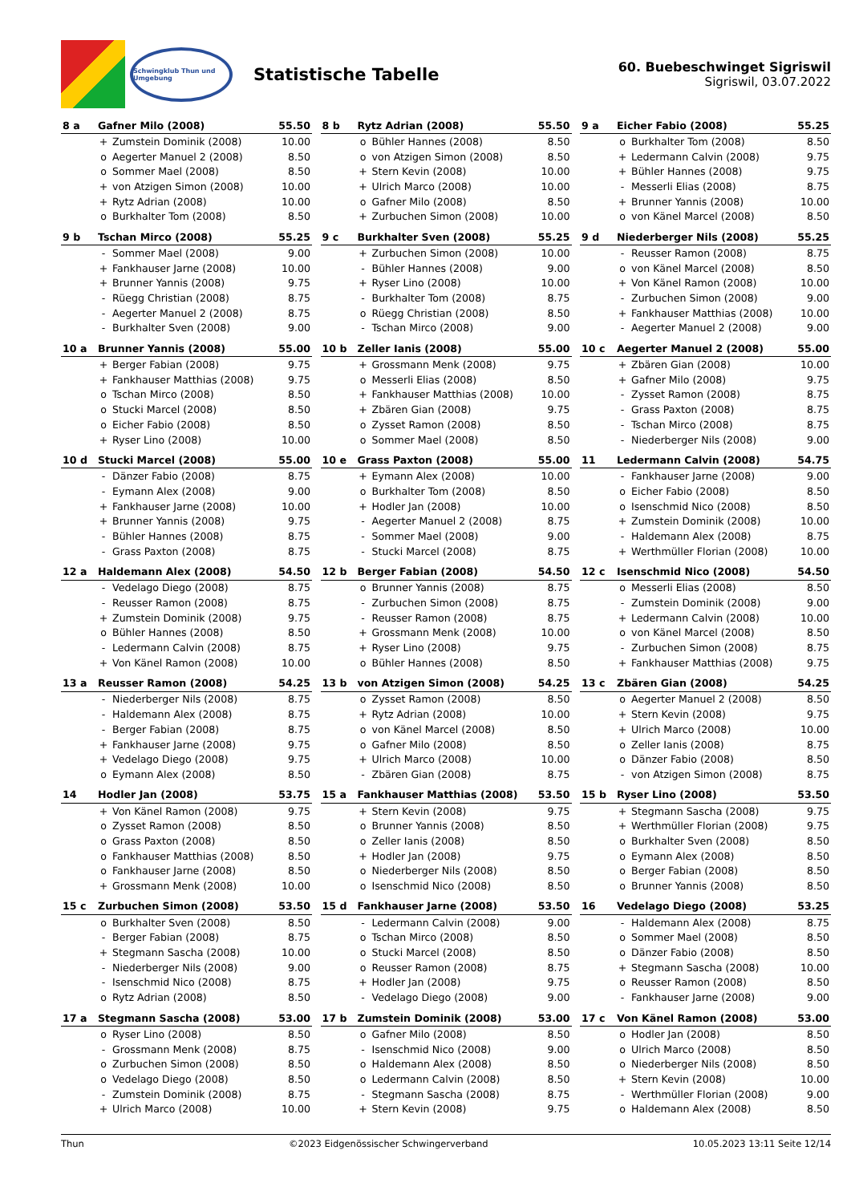Schwingklub Thun und Umgebung
Statistische Tabelle
60. Buebeschwinget Sigriswil
Sigriswil, 03.07.2022
| 8 a | Gafner Milo (2008) | | 55.50 |
| --- | --- | --- | --- |
| | + | Zumstein Dominik (2008) | 10.00 |
| | o | Aegerter Manuel 2 (2008) | 8.50 |
| | o | Sommer Mael (2008) | 8.50 |
| | + | von Atzigen Simon (2008) | 10.00 |
| | + | Rytz Adrian (2008) | 10.00 |
| | o | Burkhalter Tom (2008) | 8.50 |
| 8 b | Rytz Adrian (2008) | | 55.50 |
| --- | --- | --- | --- |
| | o | Bühler Hannes (2008) | 8.50 |
| | o | von Atzigen Simon (2008) | 8.50 |
| | + | Stern Kevin (2008) | 10.00 |
| | + | Ulrich Marco (2008) | 10.00 |
| | o | Gafner Milo (2008) | 8.50 |
| | + | Zurbuchen Simon (2008) | 10.00 |
| 9 a | Eicher Fabio (2008) | | 55.25 |
| --- | --- | --- | --- |
| | o | Burkhalter Tom (2008) | 8.50 |
| | + | Ledermann Calvin (2008) | 9.75 |
| | + | Bühler Hannes (2008) | 9.75 |
| | - | Messerli Elias (2008) | 8.75 |
| | + | Brunner Yannis (2008) | 10.00 |
| | o | von Känel Marcel (2008) | 8.50 |
| 9 b | Tschan Mirco (2008) | | 55.25 |
| --- | --- | --- | --- |
| | - | Sommer Mael (2008) | 9.00 |
| | + | Fankhauser Jarne (2008) | 10.00 |
| | + | Brunner Yannis (2008) | 9.75 |
| | - | Rüegg Christian (2008) | 8.75 |
| | - | Aegerter Manuel 2 (2008) | 8.75 |
| | - | Burkhalter Sven (2008) | 9.00 |
| 9 c | Burkhalter Sven (2008) | | 55.25 |
| --- | --- | --- | --- |
| | + | Zurbuchen Simon (2008) | 10.00 |
| | - | Bühler Hannes (2008) | 9.00 |
| | + | Ryser Lino (2008) | 10.00 |
| | - | Burkhalter Tom (2008) | 8.75 |
| | o | Rüegg Christian (2008) | 8.50 |
| | - | Tschan Mirco (2008) | 9.00 |
| 9 d | Niederberger Nils (2008) | | 55.25 |
| --- | --- | --- | --- |
| | - | Reusser Ramon (2008) | 8.75 |
| | o | von Känel Marcel (2008) | 8.50 |
| | + | Von Känel Ramon (2008) | 10.00 |
| | - | Zurbuchen Simon (2008) | 9.00 |
| | + | Fankhauser Matthias (2008) | 10.00 |
| | - | Aegerter Manuel 2 (2008) | 9.00 |
| 10 a | Brunner Yannis (2008) | | 55.00 |
| --- | --- | --- | --- |
| | + | Berger Fabian (2008) | 9.75 |
| | + | Fankhauser Matthias (2008) | 9.75 |
| | o | Tschan Mirco (2008) | 8.50 |
| | o | Stucki Marcel (2008) | 8.50 |
| | o | Eicher Fabio (2008) | 8.50 |
| | + | Ryser Lino (2008) | 10.00 |
| 10 b | Zeller Ianis (2008) | | 55.00 |
| --- | --- | --- | --- |
| | + | Grossmann Menk (2008) | 9.75 |
| | o | Messerli Elias (2008) | 8.50 |
| | + | Fankhauser Matthias (2008) | 10.00 |
| | + | Zbären Gian (2008) | 9.75 |
| | o | Zysset Ramon (2008) | 8.50 |
| | o | Sommer Mael (2008) | 8.50 |
| 10 c | Aegerter Manuel 2 (2008) | | 55.00 |
| --- | --- | --- | --- |
| | + | Zbären Gian (2008) | 10.00 |
| | + | Gafner Milo (2008) | 9.75 |
| | - | Zysset Ramon (2008) | 8.75 |
| | - | Grass Paxton (2008) | 8.75 |
| | - | Tschan Mirco (2008) | 8.75 |
| | - | Niederberger Nils (2008) | 9.00 |
| 10 d | Stucki Marcel (2008) | | 55.00 |
| --- | --- | --- | --- |
| | - | Dänzer Fabio (2008) | 8.75 |
| | - | Eymann Alex (2008) | 9.00 |
| | + | Fankhauser Jarne (2008) | 10.00 |
| | + | Brunner Yannis (2008) | 9.75 |
| | - | Bühler Hannes (2008) | 8.75 |
| | - | Grass Paxton (2008) | 8.75 |
| 10 e | Grass Paxton (2008) | | 55.00 |
| --- | --- | --- | --- |
| | + | Eymann Alex (2008) | 10.00 |
| | o | Burkhalter Tom (2008) | 8.50 |
| | + | Hodler Jan (2008) | 10.00 |
| | - | Aegerter Manuel 2 (2008) | 8.75 |
| | - | Sommer Mael (2008) | 9.00 |
| | - | Stucki Marcel (2008) | 8.75 |
| 11 | Ledermann Calvin (2008) | | 54.75 |
| --- | --- | --- | --- |
| | - | Fankhauser Jarne (2008) | 9.00 |
| | o | Eicher Fabio (2008) | 8.50 |
| | o | Isenschmid Nico (2008) | 8.50 |
| | + | Zumstein Dominik (2008) | 10.00 |
| | - | Haldemann Alex (2008) | 8.75 |
| | + | Werthmüller Florian (2008) | 10.00 |
| 12 a | Haldemann Alex (2008) | | 54.50 |
| --- | --- | --- | --- |
| | - | Vedelago Diego (2008) | 8.75 |
| | - | Reusser Ramon (2008) | 8.75 |
| | + | Zumstein Dominik (2008) | 9.75 |
| | o | Bühler Hannes (2008) | 8.50 |
| | - | Ledermann Calvin (2008) | 8.75 |
| | + | Von Känel Ramon (2008) | 10.00 |
| 12 b | Berger Fabian (2008) | | 54.50 |
| --- | --- | --- | --- |
| | o | Brunner Yannis (2008) | 8.75 |
| | - | Zurbuchen Simon (2008) | 8.75 |
| | - | Reusser Ramon (2008) | 8.75 |
| | + | Grossmann Menk (2008) | 10.00 |
| | + | Ryser Lino (2008) | 9.75 |
| | o | Bühler Hannes (2008) | 8.50 |
| 12 c | Isenschmid Nico (2008) | | 54.50 |
| --- | --- | --- | --- |
| | o | Messerli Elias (2008) | 8.50 |
| | - | Zumstein Dominik (2008) | 9.00 |
| | + | Ledermann Calvin (2008) | 10.00 |
| | o | von Känel Marcel (2008) | 8.50 |
| | - | Zurbuchen Simon (2008) | 8.75 |
| | + | Fankhauser Matthias (2008) | 9.75 |
| 13 a | Reusser Ramon (2008) | | 54.25 |
| --- | --- | --- | --- |
| | - | Niederberger Nils (2008) | 8.75 |
| | - | Haldemann Alex (2008) | 8.75 |
| | - | Berger Fabian (2008) | 8.75 |
| | + | Fankhauser Jarne (2008) | 9.75 |
| | + | Vedelago Diego (2008) | 9.75 |
| | o | Eymann Alex (2008) | 8.50 |
| 13 b | von Atzigen Simon (2008) | | 54.25 |
| --- | --- | --- | --- |
| | o | Zysset Ramon (2008) | 8.50 |
| | + | Rytz Adrian (2008) | 10.00 |
| | o | von Känel Marcel (2008) | 8.50 |
| | o | Gafner Milo (2008) | 8.50 |
| | + | Ulrich Marco (2008) | 10.00 |
| | - | Zbären Gian (2008) | 8.75 |
| 13 c | Zbären Gian (2008) | | 54.25 |
| --- | --- | --- | --- |
| | o | Aegerter Manuel 2 (2008) | 8.50 |
| | + | Stern Kevin (2008) | 9.75 |
| | + | Ulrich Marco (2008) | 10.00 |
| | o | Zeller Ianis (2008) | 8.75 |
| | o | Dänzer Fabio (2008) | 8.50 |
| | - | von Atzigen Simon (2008) | 8.75 |
| 14 | Hodler Jan (2008) | | 53.75 |
| --- | --- | --- | --- |
| | + | Von Känel Ramon (2008) | 9.75 |
| | o | Zysset Ramon (2008) | 8.50 |
| | o | Grass Paxton (2008) | 8.50 |
| | o | Fankhauser Matthias (2008) | 8.50 |
| | o | Fankhauser Jarne (2008) | 8.50 |
| | + | Grossmann Menk (2008) | 10.00 |
| 15 a | Fankhauser Matthias (2008) | | 53.50 |
| --- | --- | --- | --- |
| | + | Stern Kevin (2008) | 9.75 |
| | o | Brunner Yannis (2008) | 8.50 |
| | o | Zeller Ianis (2008) | 8.50 |
| | + | Hodler Jan (2008) | 9.75 |
| | o | Niederberger Nils (2008) | 8.50 |
| | o | Isenschmid Nico (2008) | 8.50 |
| 15 b | Ryser Lino (2008) | | 53.50 |
| --- | --- | --- | --- |
| | + | Stegmann Sascha (2008) | 9.75 |
| | + | Werthmüller Florian (2008) | 9.75 |
| | o | Burkhalter Sven (2008) | 8.50 |
| | o | Eymann Alex (2008) | 8.50 |
| | o | Berger Fabian (2008) | 8.50 |
| | o | Brunner Yannis (2008) | 8.50 |
| 15 c | Zurbuchen Simon (2008) | | 53.50 |
| --- | --- | --- | --- |
| | o | Burkhalter Sven (2008) | 8.50 |
| | - | Berger Fabian (2008) | 8.75 |
| | + | Stegmann Sascha (2008) | 10.00 |
| | - | Niederberger Nils (2008) | 9.00 |
| | - | Isenschmid Nico (2008) | 8.75 |
| | o | Rytz Adrian (2008) | 8.50 |
| 15 d | Fankhauser Jarne (2008) | | 53.50 |
| --- | --- | --- | --- |
| | - | Ledermann Calvin (2008) | 9.00 |
| | o | Tschan Mirco (2008) | 8.50 |
| | o | Stucki Marcel (2008) | 8.50 |
| | o | Reusser Ramon (2008) | 8.75 |
| | + | Hodler Jan (2008) | 9.75 |
| | - | Vedelago Diego (2008) | 9.00 |
| 16 | Vedelago Diego (2008) | | 53.25 |
| --- | --- | --- | --- |
| | - | Haldemann Alex (2008) | 8.75 |
| | o | Sommer Mael (2008) | 8.50 |
| | o | Dänzer Fabio (2008) | 8.50 |
| | + | Stegmann Sascha (2008) | 10.00 |
| | o | Reusser Ramon (2008) | 8.50 |
| | - | Fankhauser Jarne (2008) | 9.00 |
| 17 a | Stegmann Sascha (2008) | | 53.00 |
| --- | --- | --- | --- |
| | o | Ryser Lino (2008) | 8.50 |
| | - | Grossmann Menk (2008) | 8.75 |
| | o | Zurbuchen Simon (2008) | 8.50 |
| | o | Vedelago Diego (2008) | 8.50 |
| | - | Zumstein Dominik (2008) | 8.75 |
| | + | Ulrich Marco (2008) | 10.00 |
| 17 b | Zumstein Dominik (2008) | | 53.00 |
| --- | --- | --- | --- |
| | o | Gafner Milo (2008) | 8.50 |
| | - | Isenschmid Nico (2008) | 9.00 |
| | o | Haldemann Alex (2008) | 8.50 |
| | o | Ledermann Calvin (2008) | 8.50 |
| | - | Stegmann Sascha (2008) | 8.75 |
| | + | Stern Kevin (2008) | 9.75 |
| 17 c | Von Känel Ramon (2008) | | 53.00 |
| --- | --- | --- | --- |
| | o | Hodler Jan (2008) | 8.50 |
| | o | Ulrich Marco (2008) | 8.50 |
| | o | Niederberger Nils (2008) | 8.50 |
| | + | Stern Kevin (2008) | 10.00 |
| | - | Werthmüller Florian (2008) | 9.00 |
| | o | Haldemann Alex (2008) | 8.50 |
Thun ©2023 Eidgenössischer Schwingerverband 10.05.2023 13:11 Seite 12/14